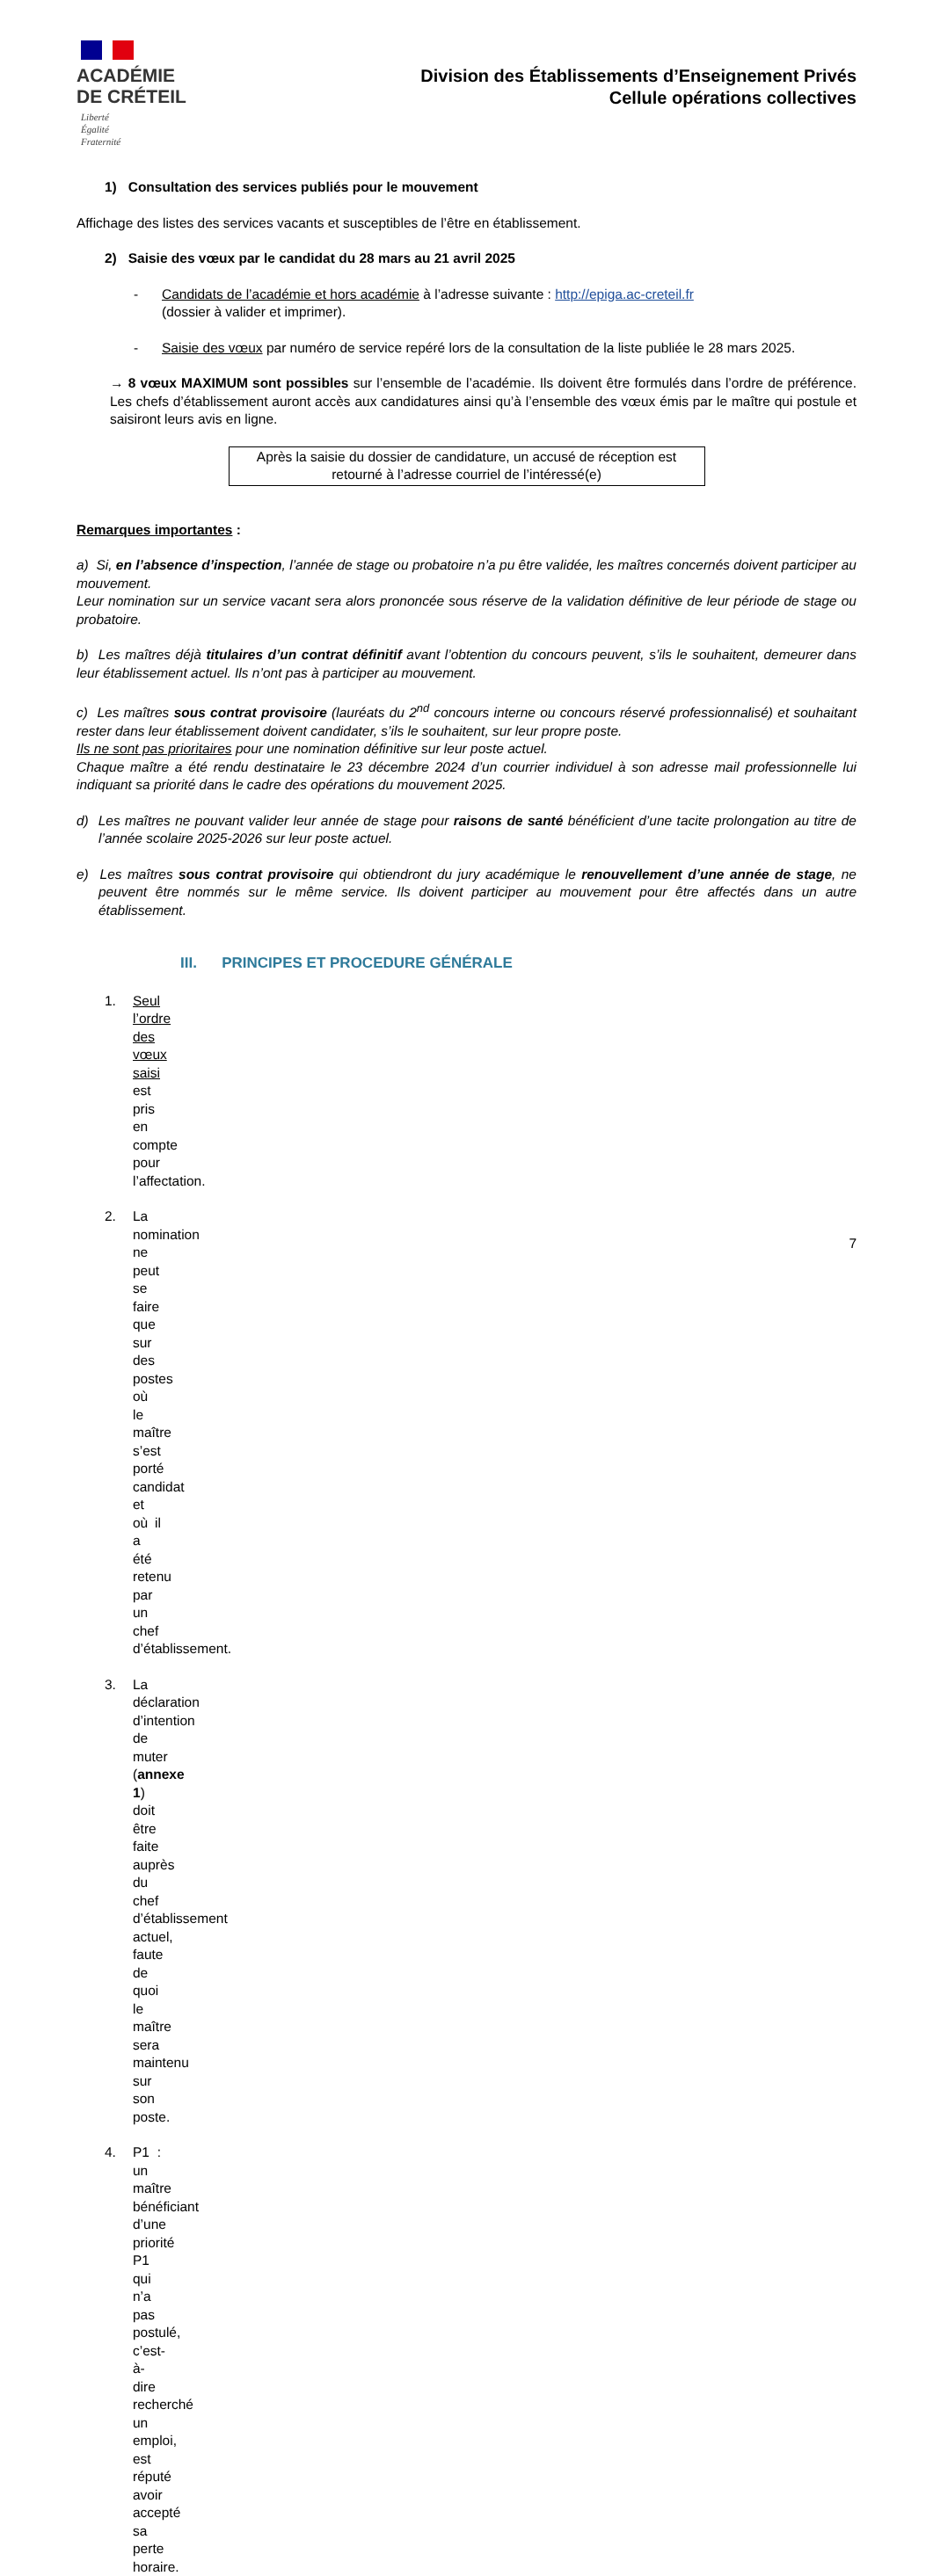ACADÉMIE
DE CRÉTEIL
Liberté
Égalité
Fraternité
Division des Établissements d’Enseignement Privés
Cellule opérations collectives
1) Consultation des services publiés pour le mouvement
Affichage des listes des services vacants et susceptibles de l’être en établissement.
2) Saisie des vœux par le candidat du 28 mars au 21 avril 2025
- Candidats de l’académie et hors académie à l’adresse suivante : http://epiga.ac-creteil.fr
(dossier à valider et imprimer).
- Saisie des vœux par numéro de service repéré lors de la consultation de la liste publiée le 28 mars 2025.
→ 8 vœux MAXIMUM sont possibles sur l’ensemble de l’académie. Ils doivent être formulés dans l’ordre de préférence. Les chefs d’établissement auront accès aux candidatures ainsi qu’à l’ensemble des vœux émis par le maître qui postule et saisiront leurs avis en ligne.
Après la saisie du dossier de candidature, un accusé de réception est retourné à l’adresse courriel de l’intéressé(e)
Remarques importantes :
a) Si, en l’absence d’inspection, l’année de stage ou probatoire n’a pu être validée, les maîtres concernés doivent participer au mouvement.
Leur nomination sur un service vacant sera alors prononcée sous réserve de la validation définitive de leur période de stage ou probatoire.
b) Les maîtres déjà titulaires d’un contrat définitif avant l’obtention du concours peuvent, s’ils le souhaitent, demeurer dans leur établissement actuel. Ils n’ont pas à participer au mouvement.
c) Les maîtres sous contrat provisoire (lauréats du 2<sup>nd</sup> concours interne ou concours réservé professionnalisé) et souhaitant rester dans leur établissement doivent candidater, s’ils le souhaitent, sur leur propre poste.
Ils ne sont pas prioritaires pour une nomination définitive sur leur poste actuel.
Chaque maître a été rendu destinataire le 23 décembre 2024 d’un courrier individuel à son adresse mail professionnelle lui indiquant sa priorité dans le cadre des opérations du mouvement 2025.
d) Les maîtres ne pouvant valider leur année de stage pour raisons de santé bénéficient d’une tacite prolongation au titre de l’année scolaire 2025-2026 sur leur poste actuel.
e) Les maîtres sous contrat provisoire qui obtiendront du jury académique le renouvellement d’une année de stage, ne peuvent être nommés sur le même service. Ils doivent participer au mouvement pour être affectés dans un autre établissement.
III. PRINCIPES ET PROCEDURE GÉNÉRALE
1. Seul l’ordre des vœux saisi est pris en compte pour l’affectation.
2. La nomination ne peut se faire que sur des postes où le maître s’est porté candidat et où il a été retenu par un chef d’établissement.
3. La déclaration d’intention de muter (annexe 1) doit être faite auprès du chef d’établissement actuel, faute de quoi le maître sera maintenu sur son poste.
4. P1 : un maître bénéficiant d’une priorité P1 qui n’a pas postulé, c’est-à-dire recherché un emploi, est réputé avoir accepté sa perte horaire.
7